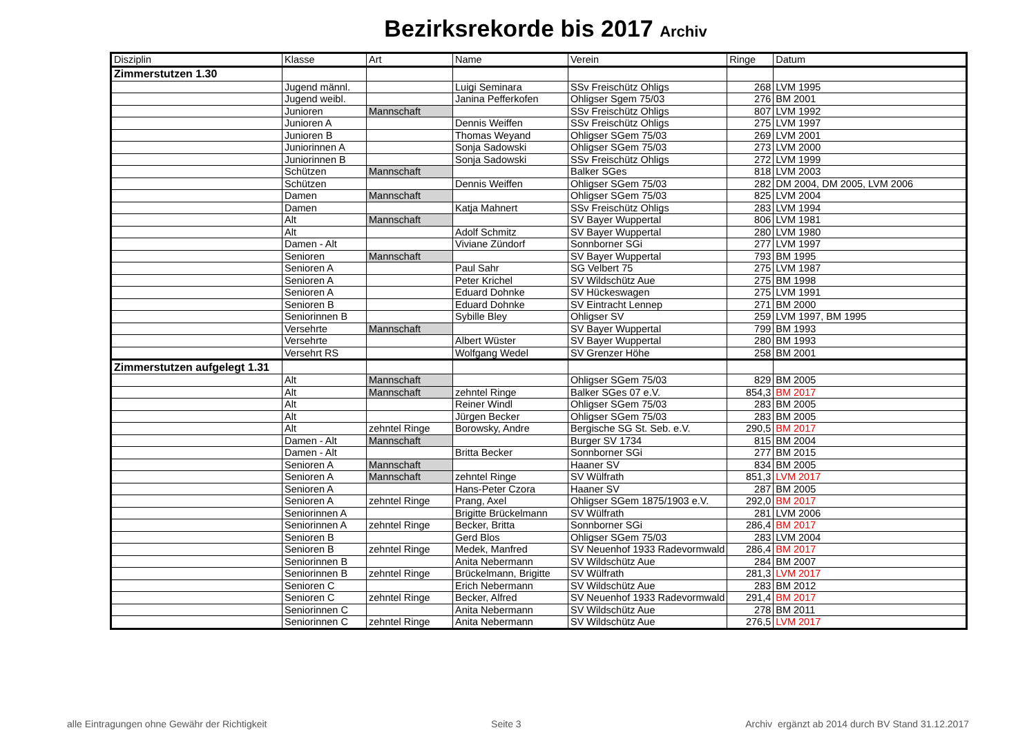Bezirksrekorde bis 2017 Archiv
| Disziplin | Klasse | Art | Name | Verein | Ringe | Datum |
| --- | --- | --- | --- | --- | --- | --- |
| Zimmerstutzen 1.30 | | | | | | |
| | Jugend männl. | | Luigi Seminara | SSv Freischütz Ohligs | 268 | LVM 1995 |
| | Jugend weibl. | | Janina Pefferkofen | Ohligser Sgem 75/03 | 276 | BM 2001 |
| | Junioren | Mannschaft | | SSv Freischütz Ohligs | 807 | LVM 1992 |
| | Junioren A | | Dennis Weiffen | SSv Freischütz Ohligs | 275 | LVM 1997 |
| | Junioren B | | Thomas Weyand | Ohligser SGem 75/03 | 269 | LVM 2001 |
| | Juniorinnen A | | Sonja Sadowski | Ohligser SGem 75/03 | 273 | LVM 2000 |
| | Juniorinnen B | | Sonja Sadowski | SSv Freischütz Ohligs | 272 | LVM 1999 |
| | Schützen | Mannschaft | | Balker SGes | 818 | LVM 2003 |
| | Schützen | | Dennis Weiffen | Ohligser SGem 75/03 | 282 | DM 2004, DM 2005, LVM 2006 |
| | Damen | Mannschaft | | Ohligser SGem 75/03 | 825 | LVM 2004 |
| | Damen | | Katja Mahnert | SSv Freischütz Ohligs | 283 | LVM 1994 |
| | Alt | Mannschaft | | SV Bayer Wuppertal | 806 | LVM 1981 |
| | Alt | | Adolf Schmitz | SV Bayer Wuppertal | 280 | LVM 1980 |
| | Damen - Alt | | Viviane Zündorf | Sonnborner SGi | 277 | LVM 1997 |
| | Senioren | Mannschaft | | SV Bayer Wuppertal | 793 | BM 1995 |
| | Senioren A | | Paul Sahr | SG Velbert 75 | 275 | LVM 1987 |
| | Senioren A | | Peter Krichel | SV Wildschütz Aue | 275 | BM 1998 |
| | Senioren A | | Eduard Dohnke | SV Hückeswagen | 275 | LVM 1991 |
| | Senioren B | | Eduard Dohnke | SV Eintracht Lennep | 271 | BM 2000 |
| | Seniorinnen B | | Sybille Bley | Ohligser SV | 259 | LVM 1997, BM 1995 |
| | Versehrte | Mannschaft | | SV Bayer Wuppertal | 799 | BM 1993 |
| | Versehrte | | Albert Wüster | SV Bayer Wuppertal | 280 | BM 1993 |
| | Versehrt RS | | Wolfgang Wedel | SV Grenzer Höhe | 258 | BM 2001 |
| Zimmerstutzen aufgelegt 1.31 | | | | | | |
| | Alt | Mannschaft | | Ohligser SGem 75/03 | 829 | BM 2005 |
| | Alt | Mannschaft | zehntel Ringe | Balker SGes 07 e.V. | 854,3 | BM 2017 |
| | Alt | | Reiner Windl | Ohligser SGem 75/03 | 283 | BM 2005 |
| | Alt | | Jürgen Becker | Ohligser SGem 75/03 | 283 | BM 2005 |
| | Alt | zehntel Ringe | Borowsky, Andre | Bergische SG St. Seb. e.V. | 290,5 | BM 2017 |
| | Damen - Alt | Mannschaft | | Burger SV 1734 | 815 | BM 2004 |
| | Damen - Alt | | Britta Becker | Sonnborner SGi | 277 | BM 2015 |
| | Senioren A | Mannschaft | | Haaner SV | 834 | BM 2005 |
| | Senioren A | Mannschaft | zehntel Ringe | SV Wülfrath | 851,3 | LVM 2017 |
| | Senioren A | | Hans-Peter Czora | Haaner SV | 287 | BM 2005 |
| | Senioren A | zehntel Ringe | Prang, Axel | Ohligser SGem 1875/1903 e.V. | 292,0 | BM 2017 |
| | Seniorinnen A | | Brigitte Brückelmann | SV Wülfrath | 281 | LVM 2006 |
| | Seniorinnen A | zehntel Ringe | Becker, Britta | Sonnborner SGi | 286,4 | BM 2017 |
| | Senioren B | | Gerd Blos | Ohligser SGem 75/03 | 283 | LVM 2004 |
| | Senioren B | zehntel Ringe | Medek, Manfred | SV Neuenhof 1933 Radevormwald | 286,4 | BM 2017 |
| | Seniorinnen B | | Anita Nebermann | SV Wildschütz Aue | 284 | BM 2007 |
| | Seniorinnen B | zehntel Ringe | Brückelmann, Brigitte | SV Wülfrath | 281,3 | LVM 2017 |
| | Senioren C | | Erich Nebermann | SV Wildschütz Aue | 283 | BM 2012 |
| | Senioren C | zehntel Ringe | Becker, Alfred | SV Neuenhof 1933 Radevormwald | 291,4 | BM 2017 |
| | Seniorinnen C | | Anita Nebermann | SV Wildschütz Aue | 278 | BM 2011 |
| | Seniorinnen C | zehntel Ringe | Anita Nebermann | SV Wildschütz Aue | 276,5 | LVM 2017 |
alle Eintragungen ohne Gewähr der Richtigkeit Seite 3 Archiv ergänzt ab 2014 durch BV Stand 31.12.2017